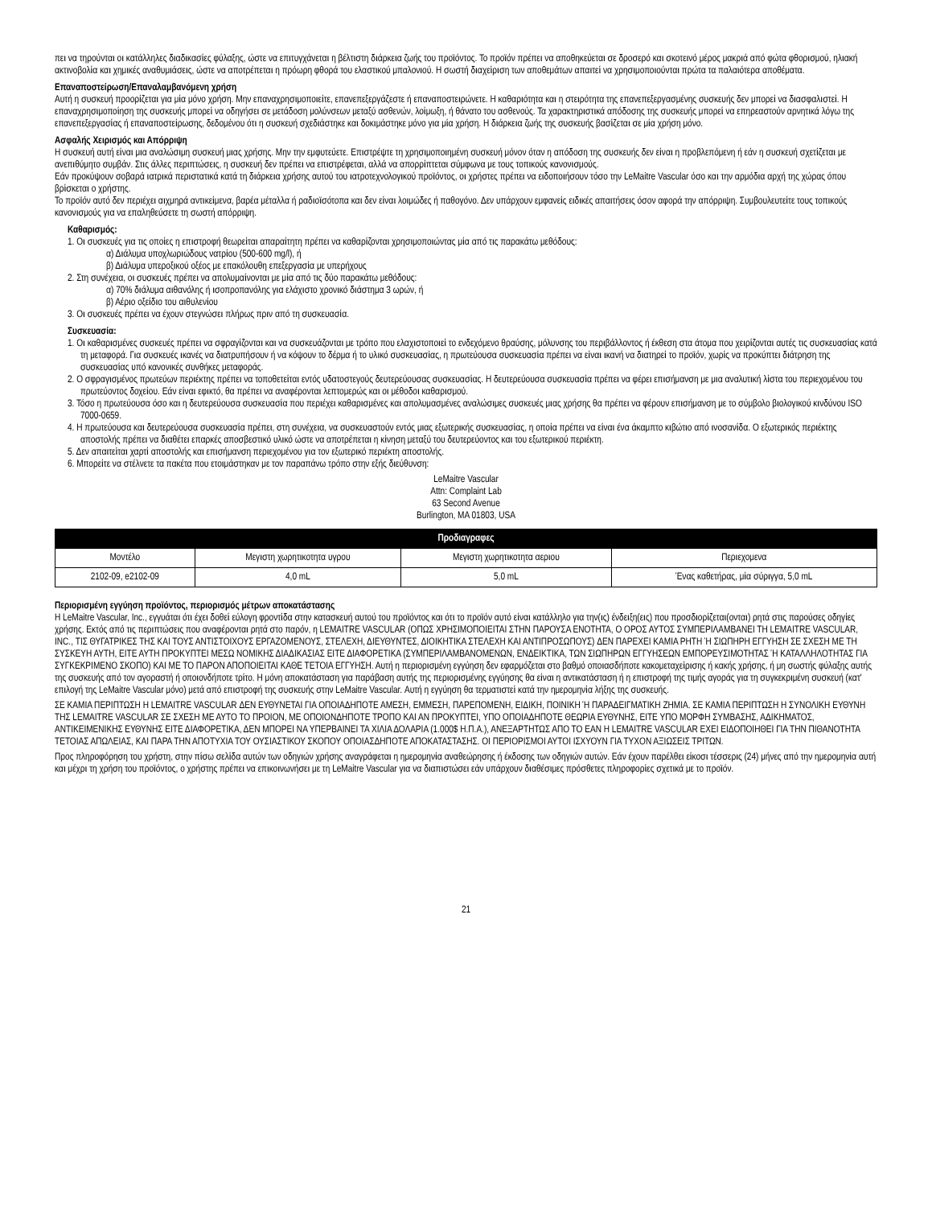πει να τηρούνται οι κατάλληλες διαδικασίες φύλαξης, ώστε να επιτυγχάνεται η βέλτιστη διάρκεια ζωής του προϊόντος. Το προϊόν πρέπει να αποθηκεύεται σε δροσερό και σκοτεινό μέρος μακριά από φώτα φθορισμού, ηλιακή ακτινοβολία και χημικές αναθυμιάσεις, ώστε να αποτρέπεται η πρόωρη φθορά του ελαστικού μπαλονιού. Η σωστή διαχείριση των αποθεμάτων απαιτεί να χρησιμοποιούνται πρώτα τα παλαιότερα αποθέματα.
Επαναποστείρωση/Επαναλαμβανόμενη χρήση
Αυτή η συσκευή προορίζεται για μία μόνο χρήση. Μην επαναχρησιμοποιείτε, επανεπεξεργάζεστε ή επαναποστειρώνετε. Η καθαριότητα και η στειρότητα της επανεπεξεργασμένης συσκευής δεν μπορεί να διασφαλιστεί. Η επαναχρησιμοποίηση της συσκευής μπορεί να οδηγήσει σε μετάδοση μολύνσεων μεταξύ ασθενών, λοίμωξη, ή θάνατο του ασθενούς. Τα χαρακτηριστικά απόδοσης της συσκευής μπορεί να επηρεαστούν αρνητικά λόγω της επανεπεξεργασίας ή επαναποστείρωσης, δεδομένου ότι η συσκευή σχεδιάστηκε και δοκιμάστηκε μόνο για μία χρήση. Η διάρκεια ζωής της συσκευής βασίζεται σε μία χρήση μόνο.
Ασφαλής Χειρισμός και Απόρριψη
Η συσκευή αυτή είναι μια αναλώσιμη συσκευή μιας χρήσης. Μην την εμφυτεύετε. Επιστρέψτε τη χρησιμοποιημένη συσκευή μόνον όταν η απόδοση της συσκευής δεν είναι η προβλεπόμενη ή εάν η συσκευή σχετίζεται με ανεπιθύμητο συμβάν. Στις άλλες περιπτώσεις, η συσκευή δεν πρέπει να επιστρέφεται, αλλά να απορρίπτεται σύμφωνα με τους τοπικούς κανονισμούς.
Εάν προκύψουν σοβαρά ιατρικά περιστατικά κατά τη διάρκεια χρήσης αυτού του ιατροτεχνολογικού προϊόντος, οι χρήστες πρέπει να ειδοποιήσουν τόσο την LeMaitre Vascular όσο και την αρμόδια αρχή της χώρας όπου βρίσκεται ο χρήστης.
Το προϊόν αυτό δεν περιέχει αιχμηρά αντικείμενα, βαρέα μέταλλα ή ραδιοϊσότοπα και δεν είναι λοιμώδες ή παθογόνο. Δεν υπάρχουν εμφανείς ειδικές απαιτήσεις όσον αφορά την απόρριψη. Συμβουλευτείτε τους τοπικούς κανονισμούς για να επαληθεύσετε τη σωστή απόρριψη.
Καθαρισμός:
1. Οι συσκευές για τις οποίες η επιστροφή θεωρείται απαραίτητη πρέπει να καθαρίζονται χρησιμοποιώντας μία από τις παρακάτω μεθόδους:
α) Διάλυμα υποχλωριώδους νατρίου (500-600 mg/l), ή
β) Διάλυμα υπεροξικού οξέος με επακόλουθη επεξεργασία με υπερήχους
2. Στη συνέχεια, οι συσκευές πρέπει να απολυμαίνονται με μία από τις δύο παρακάτω μεθόδους:
α) 70% διάλυμα αιθανόλης ή ισοπροπανόλης για ελάχιστο χρονικό διάστημα 3 ωρών, ή
β) Αέριο οξείδιο του αιθυλενίου
3. Οι συσκευές πρέπει να έχουν στεγνώσει πλήρως πριν από τη συσκευασία.
Συσκευασία:
1. Οι καθαρισμένες συσκευές πρέπει να σφραγίζονται και να συσκευάζονται με τρόπο που ελαχιστοποιεί το ενδεχόμενο θραύσης, μόλυνσης του περιβάλλοντος ή έκθεση στα άτομα που χειρίζονται αυτές τις συσκευασίας κατά τη μεταφορά. Για συσκευές ικανές να διατρυπήσουν ή να κόψουν το δέρμα ή το υλικό συσκευασίας, η πρωτεύουσα συσκευασία πρέπει να είναι ικανή να διατηρεί το προϊόν, χωρίς να προκύπτει διάτρηση της συσκευασίας υπό κανονικές συνθήκες μεταφοράς.
2. Ο σφραγισμένος πρωτεύων περιέκτης πρέπει να τοποθετείται εντός υδατοστεγούς δευτερεύουσας συσκευασίας. Η δευτερεύουσα συσκευασία πρέπει να φέρει επισήμανση με μια αναλυτική λίστα του περιεχομένου του πρωτεύοντος δοχείου. Εάν είναι εφικτό, θα πρέπει να αναφέρονται λεπτομερώς και οι μέθοδοι καθαρισμού.
3. Τόσο η πρωτεύουσα όσο και η δευτερεύουσα συσκευασία που περιέχει καθαρισμένες και απολυμασμένες αναλώσιμες συσκευές μιας χρήσης θα πρέπει να φέρουν επισήμανση με το σύμβολο βιολογικού κινδύνου ISO 7000-0659.
4. Η πρωτεύουσα και δευτερεύουσα συσκευασία πρέπει, στη συνέχεια, να συσκευαστούν εντός μιας εξωτερικής συσκευασίας, η οποία πρέπει να είναι ένα άκαμπτο κιβώτιο από ινοσανίδα. Ο εξωτερικός περιέκτης αποστολής πρέπει να διαθέτει επαρκές αποσβεστικό υλικό ώστε να αποτρέπεται η κίνηση μεταξύ του δευτερεύοντος και του εξωτερικού περιέκτη.
5. Δεν απαιτείται χαρτί αποστολής και επισήμανση περιεχομένου για τον εξωτερικό περιέκτη αποστολής.
6. Μπορείτε να στέλνετε τα πακέτα που ετοιμάστηκαν με τον παραπάνω τρόπο στην εξής διεύθυνση:
LeMaitre Vascular
Attn: Complaint Lab
63 Second Avenue
Burlington, MA 01803, USA
| Προδιαγραφες | | | |
| --- | --- | --- | --- |
| Μοντέλο | Μεγιστη χωρητικοτητα υγρου | Μεγιστη χωρητικοτητα αεριου | Περιεχομενα |
| 2102-09, e2102-09 | 4,0 mL | 5,0 mL | Ένας καθετήρας, μία σύριγγα, 5,0 mL |
Περιορισμένη εγγύηση προϊόντος, περιορισμός μέτρων αποκατάστασης
Η LeMaitre Vascular, Inc., εγγυάται ότι έχει δοθεί εύλογη φροντίδα στην κατασκευή αυτού του προϊόντος και ότι το προϊόν αυτό είναι κατάλληλο για την(ις) ένδειξη(εις) που προσδιορίζεται(ονται) ρητά στις παρούσες οδηγίες χρήσης. Εκτός από τις περιπτώσεις που αναφέρονται ρητά στο παρόν, η LEMAITRE VASCULAR (ΟΠΩΣ ΧΡΗΣΙΜΟΠΟΙΕΙΤΑΙ ΣΤΗΝ ΠΑΡΟΥΣΑ ΕΝΟΤΗΤΑ, Ο ΟΡΟΣ ΑΥΤΟΣ ΣΥΜΠΕΡΙΛΑΜΒΑΝΕΙ ΤΗ LEMAITRE VASCULAR, INC., ΤΙΣ ΘΥΓΑΤΡΙΚΕΣ ΤΗΣ ΚΑΙ ΤΟΥΣ ΑΝΤΙΣΤΟΙΧΟΥΣ ΕΡΓΑΖΟΜΕΝΟΥΣ, ΣΤΕΛΕΧΗ, ΔΙΕΥΘΥΝΤΕΣ, ΔΙΟΙΚΗΤΙΚΑ ΣΤΕΛΕΧΗ ΚΑΙ ΑΝΤΙΠΡΟΣΩΠΟΥΣ) ΔΕΝ ΠΑΡΕΧΕΙ ΚΑΜΙΑ ΡΗΤΗ Ή ΣΙΩΠΗΡΗ ΕΓΓΥΗΣΗ ΣΕ ΣΧΕΣΗ ΜΕ ΤΗ ΣΥΣΚΕΥΗ ΑΥΤΗ, ΕΙΤΕ ΑΥΤΗ ΠΡΟΚΥΠΤΕΙ ΜΕΣΩ ΝΟΜΙΚΗΣ ΔΙΑΔΙΚΑΣΙΑΣ ΕΙΤΕ ΔΙΑΦΟΡΕΤΙΚΑ (ΣΥΜΠΕΡΙΛΑΜΒΑΝΟΜΕΝΩΝ, ΕΝΔΕΙΚΤΙΚΑ, ΤΩΝ ΣΙΩΠΗΡΩΝ ΕΓΓΥΗΣΕΩΝ ΕΜΠΟΡΕΥΣΙΜΟΤΗΤΑΣ Ή ΚΑΤΑΛΛΗΛΟΤΗΤΑΣ ΓΙΑ ΣΥΓΚΕΚΡΙΜΕΝΟ ΣΚΟΠΟ) ΚΑΙ ΜΕ ΤΟ ΠΑΡΟΝ ΑΠΟΠΟΙΕΙΤΑΙ ΚΑΘΕ ΤΕΤΟΙΑ ΕΓΓΥΗΣΗ. Αυτή η περιορισμένη εγγύηση δεν εφαρμόζεται στο βαθμό οποιασδήποτε κακομεταχείρισης ή κακής χρήσης, ή μη σωστής φύλαξης αυτής της συσκευής από τον αγοραστή ή οποιονδήποτε τρίτο. Η μόνη αποκατάσταση για παράβαση αυτής της περιορισμένης εγγύησης θα είναι η αντικατάσταση ή η επιστροφή της τιμής αγοράς για τη συγκεκριμένη συσκευή (κατ' επιλογή της LeMaitre Vascular μόνο) μετά από επιστροφή της συσκευής στην LeMaitre Vascular. Αυτή η εγγύηση θα τερματιστεί κατά την ημερομηνία λήξης της συσκευής.
ΣΕ ΚΑΜΙΑ ΠΕΡΙΠΤΩΣΗ Η LEMAITRE VASCULAR ΔΕΝ ΕΥΘΥΝΕΤΑΙ ΓΙΑ ΟΠΟΙΑΔΗΠΟΤΕ ΑΜΕΣΗ, ΕΜΜΕΣΗ, ΠΑΡΕΠΟΜΕΝΗ, ΕΙΔΙΚΗ, ΠΟΙΝΙΚΗ Ή ΠΑΡΑΔΕΙΓΜΑΤΙΚΗ ΖΗΜΙΑ. ΣΕ ΚΑΜΙΑ ΠΕΡΙΠΤΩΣΗ Η ΣΥΝΟΛΙΚΗ ΕΥΘΥΝΗ ΤΗΣ LEMAITRE VASCULAR ΣΕ ΣΧΕΣΗ ΜΕ ΑΥΤΟ ΤΟ ΠΡΟΙΟΝ, ΜΕ ΟΠΟΙΟΝΔΗΠΟΤΕ ΤΡΟΠΟ ΚΑΙ ΑΝ ΠΡΟΚΥΠΤΕΙ, ΥΠΟ ΟΠΟΙΑΔΗΠΟΤΕ ΘΕΩΡΙΑ ΕΥΘΥΝΗΣ, ΕΙΤΕ ΥΠΟ ΜΟΡΦΗ ΣΥΜΒΑΣΗΣ, ΑΔΙΚΗΜΑΤΟΣ, ΑΝΤΙΚΕΙΜΕΝΙΚΗΣ ΕΥΘΥΝΗΣ ΕΙΤΕ ΔΙΑΦΟΡΕΤΙΚΑ, ΔΕΝ ΜΠΟΡΕΙ ΝΑ ΥΠΕΡΒΑΙΝΕΙ ΤΑ ΧΙΛΙΑ ΔΟΛΑΡΙΑ (1.000$ Η.Π.Α.), ΑΝΕΞΑΡΤΗΤΩΣ ΑΠΟ ΤΟ ΕΑΝ Η LEMAITRE VASCULAR ΕΧΕΙ ΕΙΔΟΠΟΙΗΘΕΙ ΓΙΑ ΤΗΝ ΠΙΘΑΝΟΤΗΤΑ ΤΕΤΟΙΑΣ ΑΠΩΛΕΙΑΣ, ΚΑΙ ΠΑΡΑ ΤΗΝ ΑΠΟΤΥΧΙΑ ΤΟΥ ΟΥΣΙΑΣΤΙΚΟΥ ΣΚΟΠΟΥ ΟΠΟΙΑΣΔΗΠΟΤΕ ΑΠΟΚΑΤΑΣΤΑΣΗΣ. ΟΙ ΠΕΡΙΟΡΙΣΜΟΙ ΑΥΤΟΙ ΙΣΧΥΟΥΝ ΓΙΑ ΤΥΧΟΝ ΑΞΙΩΣΕΙΣ ΤΡΙΤΩΝ.
Προς πληροφόρηση του χρήστη, στην πίσω σελίδα αυτών των οδηγιών χρήσης αναγράφεται η ημερομηνία αναθεώρησης ή έκδοσης των οδηγιών αυτών. Εάν έχουν παρέλθει είκοσι τέσσερις (24) μήνες από την ημερομηνία αυτή και μέχρι τη χρήση του προϊόντος, ο χρήστης πρέπει να επικοινωνήσει με τη LeMaitre Vascular για να διαπιστώσει εάν υπάρχουν διαθέσιμες πρόσθετες πληροφορίες σχετικά με το προϊόν.
21